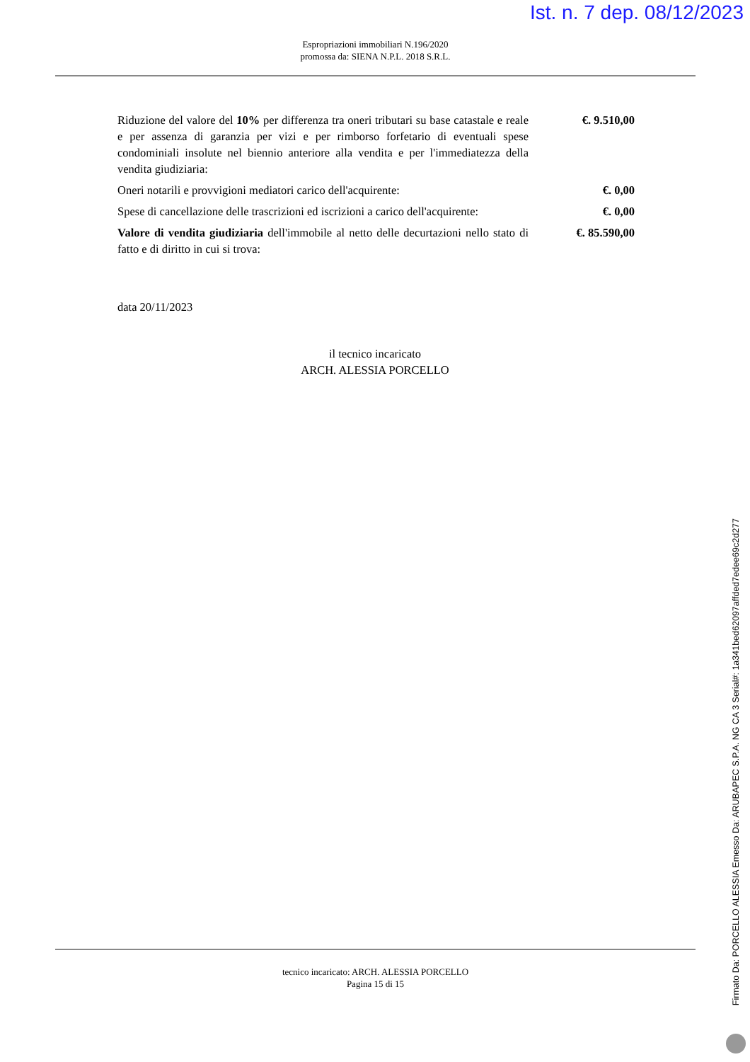Ist. n. 7 dep. 08/12/2023
Espropriazioni immobiliari N.196/2020
promossa da: SIENA N.P.L. 2018 S.R.L.
| Riduzione del valore del 10% per differenza tra oneri tributari su base catastale e reale e per assenza di garanzia per vizi e per rimborso forfetario di eventuali spese condominiali insolute nel biennio anteriore alla vendita e per l'immediatezza della vendita giudiziaria: | €. 9.510,00 |
| Oneri notarili e provvigioni mediatori carico dell'acquirente: | €. 0,00 |
| Spese di cancellazione delle trascrizioni ed iscrizioni a carico dell'acquirente: | €. 0,00 |
| Valore di vendita giudiziaria dell'immobile al netto delle decurtazioni nello stato di fatto e di diritto in cui si trova: | €. 85.590,00 |
data 20/11/2023
il tecnico incaricato
ARCH. ALESSIA PORCELLO
tecnico incaricato: ARCH. ALESSIA PORCELLO
Pagina 15 di 15
Firmato Da: PORCELLO ALESSIA Emesso Da: ARUBAPEC S.P.A. NG CA 3 Serial#: 1a341bed62097affded7edee69c2d277